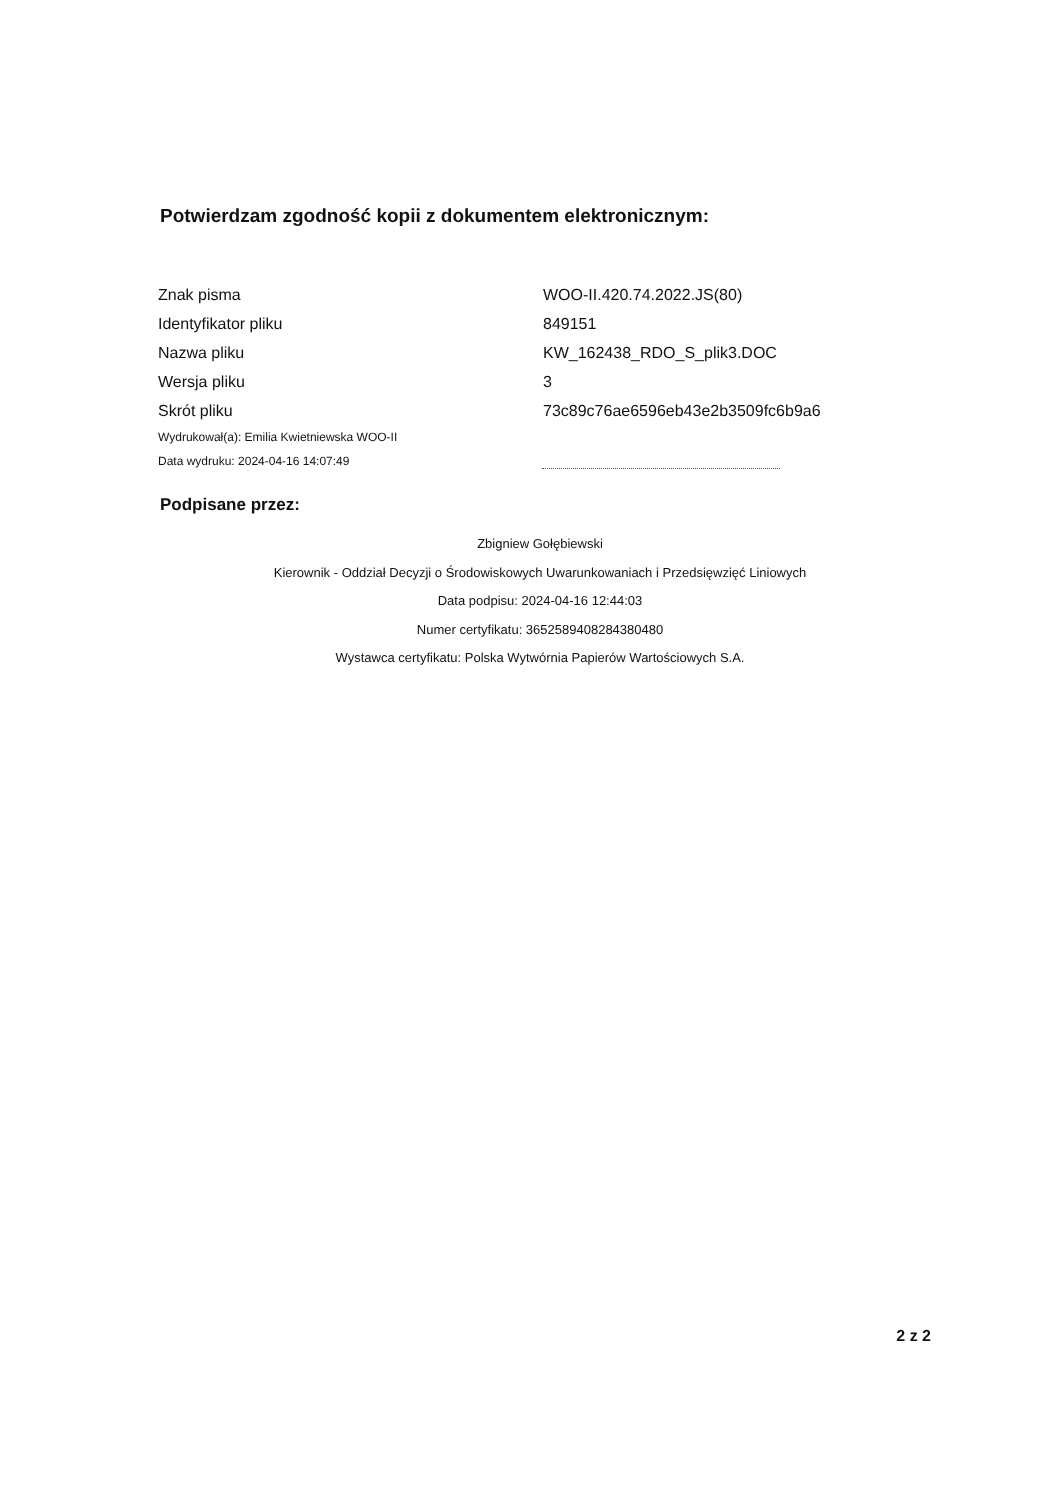Potwierdzam zgodność kopii z dokumentem elektronicznym:
| Znak pisma | WOO-II.420.74.2022.JS(80) |
| Identyfikator pliku | 849151 |
| Nazwa pliku | KW_162438_RDO_S_plik3.DOC |
| Wersja pliku | 3 |
| Skrót pliku | 73c89c76ae6596eb43e2b3509fc6b9a6 |
| Wydrukował(a): Emilia Kwietniewska WOO-II | |
| Data wydruku: 2024-04-16 14:07:49 | |
Podpisane przez:
Zbigniew Gołębiewski
Kierownik - Oddział Decyzji o Środowiskowych Uwarunkowaniach i Przedsięwzięć Liniowych
Data podpisu: 2024-04-16 12:44:03
Numer certyfikatu: 3652589408284380480
Wystawca certyfikatu: Polska Wytwórnia Papierów Wartościowych S.A.
2 z 2